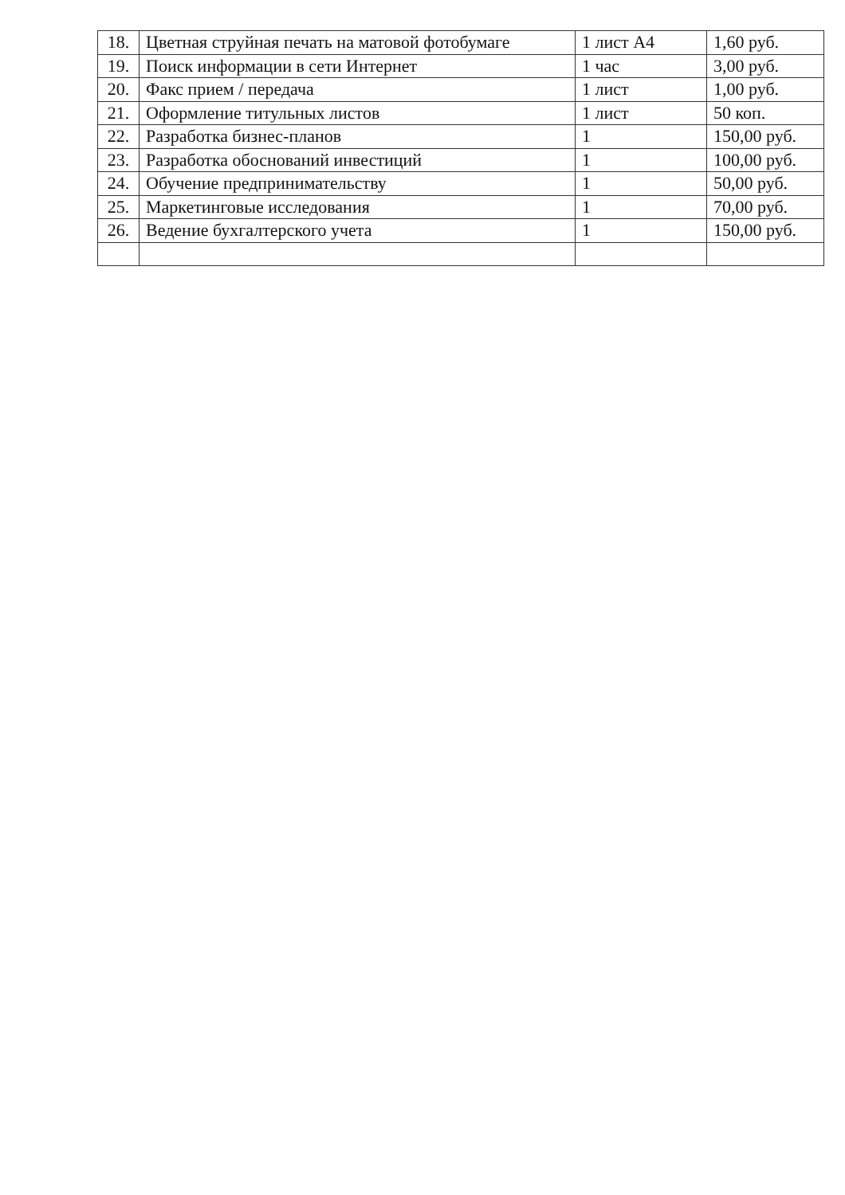| 18. | Цветная струйная печать на матовой фотобумаге | 1 лист А4 | 1,60 руб. |
| 19. | Поиск информации в сети Интернет | 1 час | 3,00 руб. |
| 20. | Факс прием / передача | 1 лист | 1,00 руб. |
| 21. | Оформление титульных листов | 1 лист | 50 коп. |
| 22. | Разработка бизнес-планов | 1 | 150,00 руб. |
| 23. | Разработка обоснований инвестиций | 1 | 100,00 руб. |
| 24. | Обучение предпринимательству | 1 | 50,00 руб. |
| 25. | Маркетинговые исследования | 1 | 70,00 руб. |
| 26. | Ведение бухгалтерского учета | 1 | 150,00 руб. |